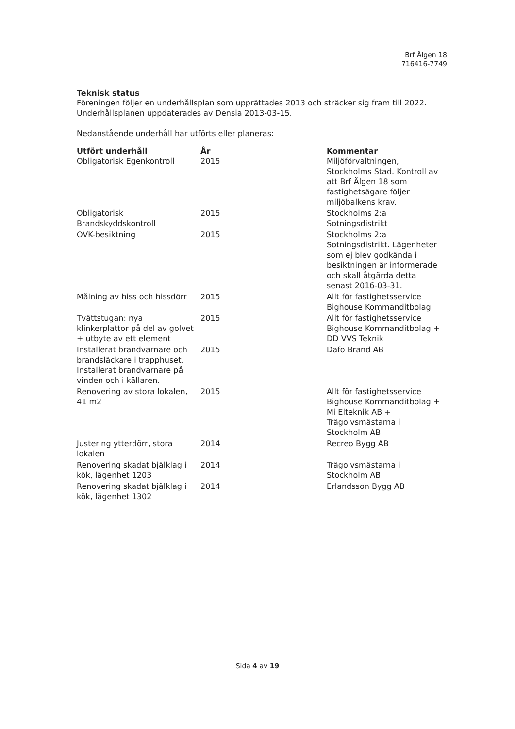Brf Älgen 18
716416-7749
Teknisk status
Föreningen följer en underhållsplan som upprättades 2013 och sträcker sig fram till 2022.
Underhållsplanen uppdaterades av Densia 2013-03-15.
Nedanstående underhåll har utförts eller planeras:
| Utfört underhåll | År | Kommentar |
| --- | --- | --- |
| Obligatorisk Egenkontroll | 2015 | Miljöförvaltningen, Stockholms Stad. Kontroll av att Brf Älgen 18 som fastighetsägare följer miljöbalkens krav. |
| Obligatorisk Brandskyddskontroll | 2015 | Stockholms 2:a Sotningsdistrikt |
| OVK-besiktning | 2015 | Stockholms 2:a Sotningsdistrikt. Lägenheter som ej blev godkända i besiktningen är informerade och skall åtgärda detta senast 2016-03-31. |
| Målning av hiss och hissdörr | 2015 | Allt för fastighetsservice Bighouse Kommanditbolag |
| Tvättstugan: nya klinkerplattor på del av golvet + utbyte av ett element | 2015 | Allt för fastighetsservice Bighouse Kommanditbolag + DD VVS Teknik |
| Installerat brandvarnare och brandsläckare i trapphuset. Installerat brandvarnare på vinden och i källaren. | 2015 | Dafo Brand AB |
| Renovering av stora lokalen, 41 m2 | 2015 | Allt för fastighetsservice Bighouse Kommanditbolag + Mi Elteknik AB + Trägolvsmästarna i Stockholm AB |
| Justering ytterdörr, stora lokalen | 2014 | Recreo Bygg AB |
| Renovering skadat bjälklag i kök, lägenhet 1203 | 2014 | Trägolvsmästarna i Stockholm AB |
| Renovering skadat bjälklag i kök, lägenhet 1302 | 2014 | Erlandsson Bygg AB |
Sida 4 av 19